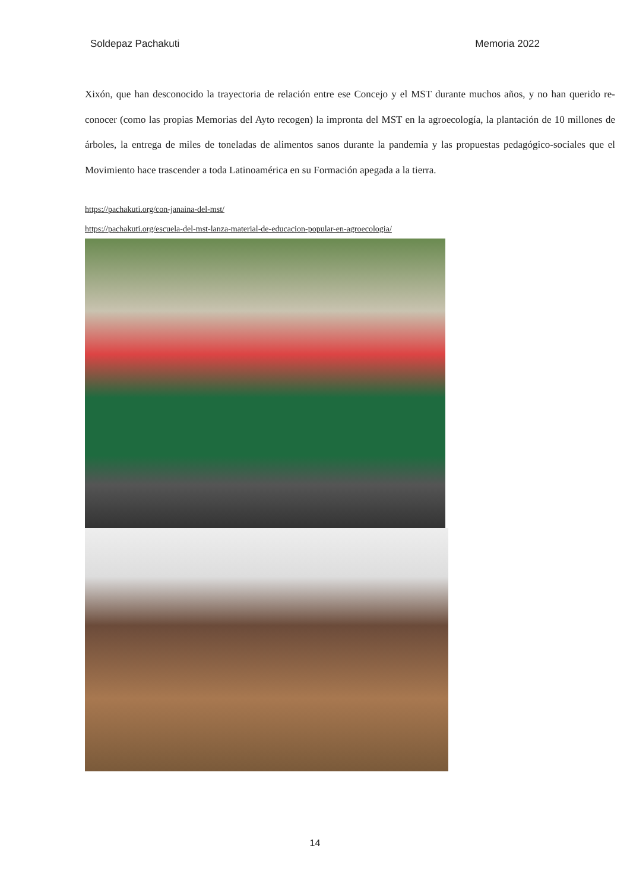Soldepaz Pachakuti Memoria 2022
Xixón, que han desconocido la trayectoria de relación entre ese Concejo y el MST durante muchos años, y no han querido re-conocer (como las propias Memorias del Ayto recogen) la impronta del MST en la agroecología, la plantación de 10 millones de árboles, la entrega de miles de toneladas de alimentos sanos durante la pandemia y las propuestas pedagógico-sociales que el Movimiento hace trascender a toda Latinoamérica en su Formación apegada a la tierra.
https://pachakuti.org/con-janaina-del-mst/
https://pachakuti.org/escuela-del-mst-lanza-material-de-educacion-popular-en-agroecologia/
14